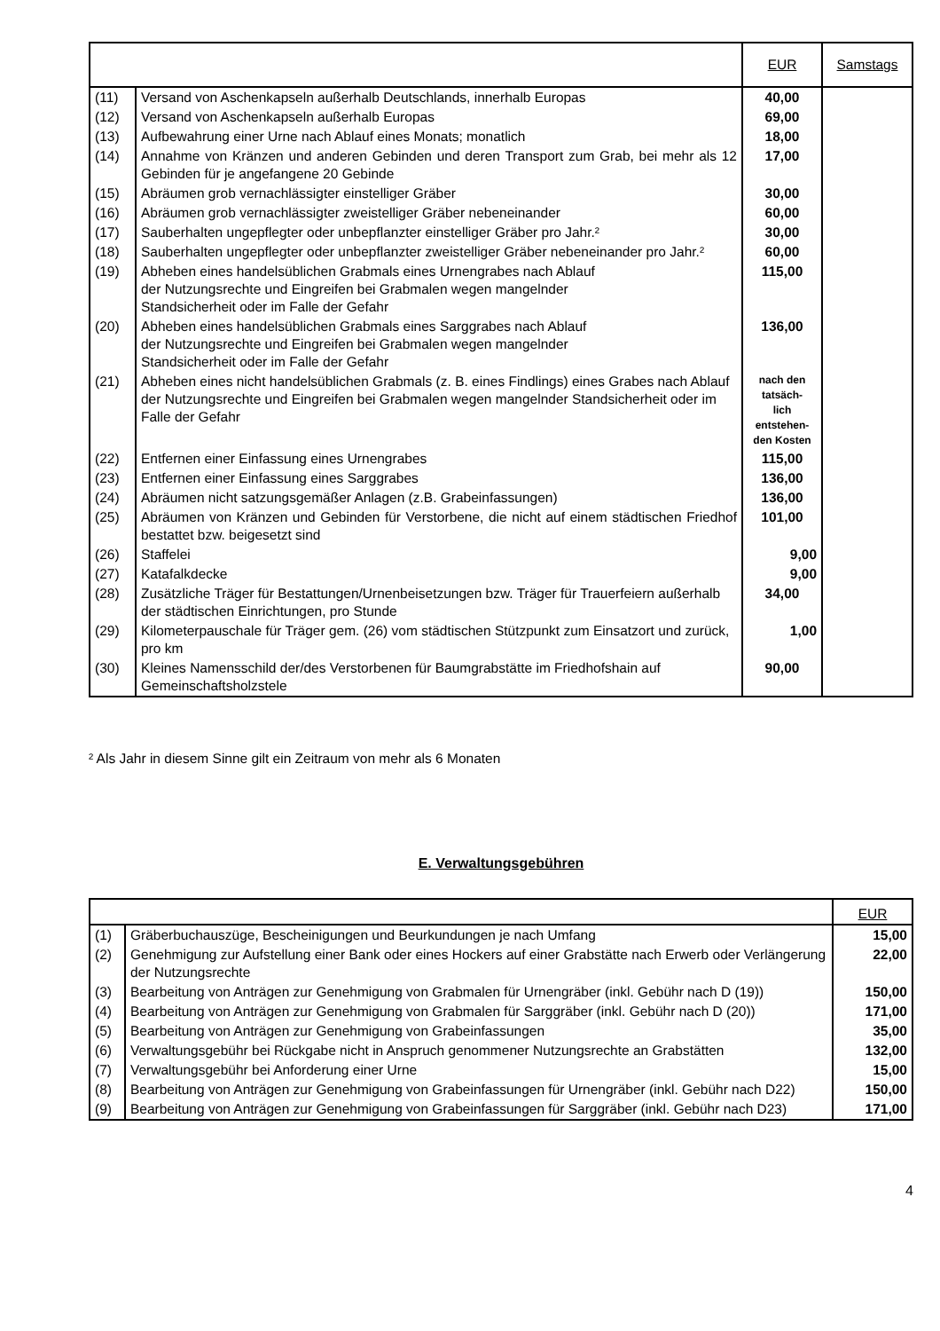| | | EUR | Samstags |
| (11) | Versand von Aschenkapseln außerhalb Deutschlands, innerhalb Europas | 40,00 | |
| (12) | Versand von Aschenkapseln außerhalb Europas | 69,00 | |
| (13) | Aufbewahrung einer Urne nach Ablauf eines Monats; monatlich | 18,00 | |
| (14) | Annahme von Kränzen und anderen Gebinden und deren Transport zum Grab, bei mehr als 12 Gebinden für je angefangene 20 Gebinde | 17,00 | |
| (15) | Abräumen grob vernachlässigter einstelliger Gräber | 30,00 | |
| (16) | Abräumen grob vernachlässigter zweistelliger Gräber nebeneinander | 60,00 | |
| (17) | Sauberhalten ungepflegter oder unbepflanzter einstelliger Gräber pro Jahr.² | 30,00 | |
| (18) | Sauberhalten ungepflegter oder unbepflanzter zweistelliger Gräber nebeneinander pro Jahr.² | 60,00 | |
| (19) | Abheben eines handelsüblichen Grabmals eines Urnengrabes nach Ablauf der Nutzungsrechte und Eingreifen bei Grabmalen wegen mangelnder Standsicherheit oder im Falle der Gefahr | 115,00 | |
| (20) | Abheben eines handelsüblichen Grabmals eines Sarggrabes nach Ablauf der Nutzungsrechte und Eingreifen bei Grabmalen wegen mangelnder Standsicherheit oder im Falle der Gefahr | 136,00 | |
| (21) | Abheben eines nicht handelsüblichen Grabmals (z. B. eines Findlings) eines Grabes nach Ablauf der Nutzungsrechte und Eingreifen bei Grabmalen wegen mangelnder Standsicherheit oder im Falle der Gefahr | nach den tatsäch- lich entstehen- den Kosten | |
| (22) | Entfernen einer Einfassung eines Urnengrabes | 115,00 | |
| (23) | Entfernen einer Einfassung eines Sarggrabes | 136,00 | |
| (24) | Abräumen nicht satzungsgemäßer Anlagen (z.B. Grabeinfassungen) | 136,00 | |
| (25) | Abräumen von Kränzen und Gebinden für Verstorbene, die nicht auf einem städtischen Friedhof bestattet bzw. beigesetzt sind | 101,00 | |
| (26) | Staffelei | 9,00 | |
| (27) | Katafalkdecke | 9,00 | |
| (28) | Zusätzliche Träger für Bestattungen/Urnenbeisetzungen bzw. Träger für Trauerfeiern außerhalb der städtischen Einrichtungen, pro Stunde | 34,00 | |
| (29) | Kilometerpauschale für Träger gem. (26) vom städtischen Stützpunkt zum Einsatzort und zurück, pro km | 1,00 | |
| (30) | Kleines Namensschild der/des Verstorbenen für Baumgrabstätte im Friedhofshain auf Gemeinschaftsholzstele | 90,00 | |
² Als Jahr in diesem Sinne gilt ein Zeitraum von mehr als 6 Monaten
E. Verwaltungsgebühren
| | | EUR |
| (1) | Gräberbuchauszüge, Bescheinigungen und Beurkundungen je nach Umfang | 15,00 |
| (2) | Genehmigung zur Aufstellung einer Bank oder eines Hockers auf einer Grabstätte nach Erwerb oder Verlängerung der Nutzungsrechte | 22,00 |
| (3) | Bearbeitung von Anträgen zur Genehmigung von Grabmalen für Urnengräber (inkl. Gebühr nach D (19)) | 150,00 |
| (4) | Bearbeitung von Anträgen zur Genehmigung von Grabmalen für Sarggräber (inkl. Gebühr nach D (20)) | 171,00 |
| (5) | Bearbeitung von Anträgen zur Genehmigung von Grabeinfassungen | 35,00 |
| (6) | Verwaltungsgebühr bei Rückgabe nicht in Anspruch genommener Nutzungsrechte an Grabstätten | 132,00 |
| (7) | Verwaltungsgebühr bei Anforderung einer Urne | 15,00 |
| (8) | Bearbeitung von Anträgen zur Genehmigung von Grabeinfassungen für Urnengräber (inkl. Gebühr nach D22) | 150,00 |
| (9) | Bearbeitung von Anträgen zur Genehmigung von Grabeinfassungen für Sarggräber (inkl. Gebühr nach D23) | 171,00 |
4